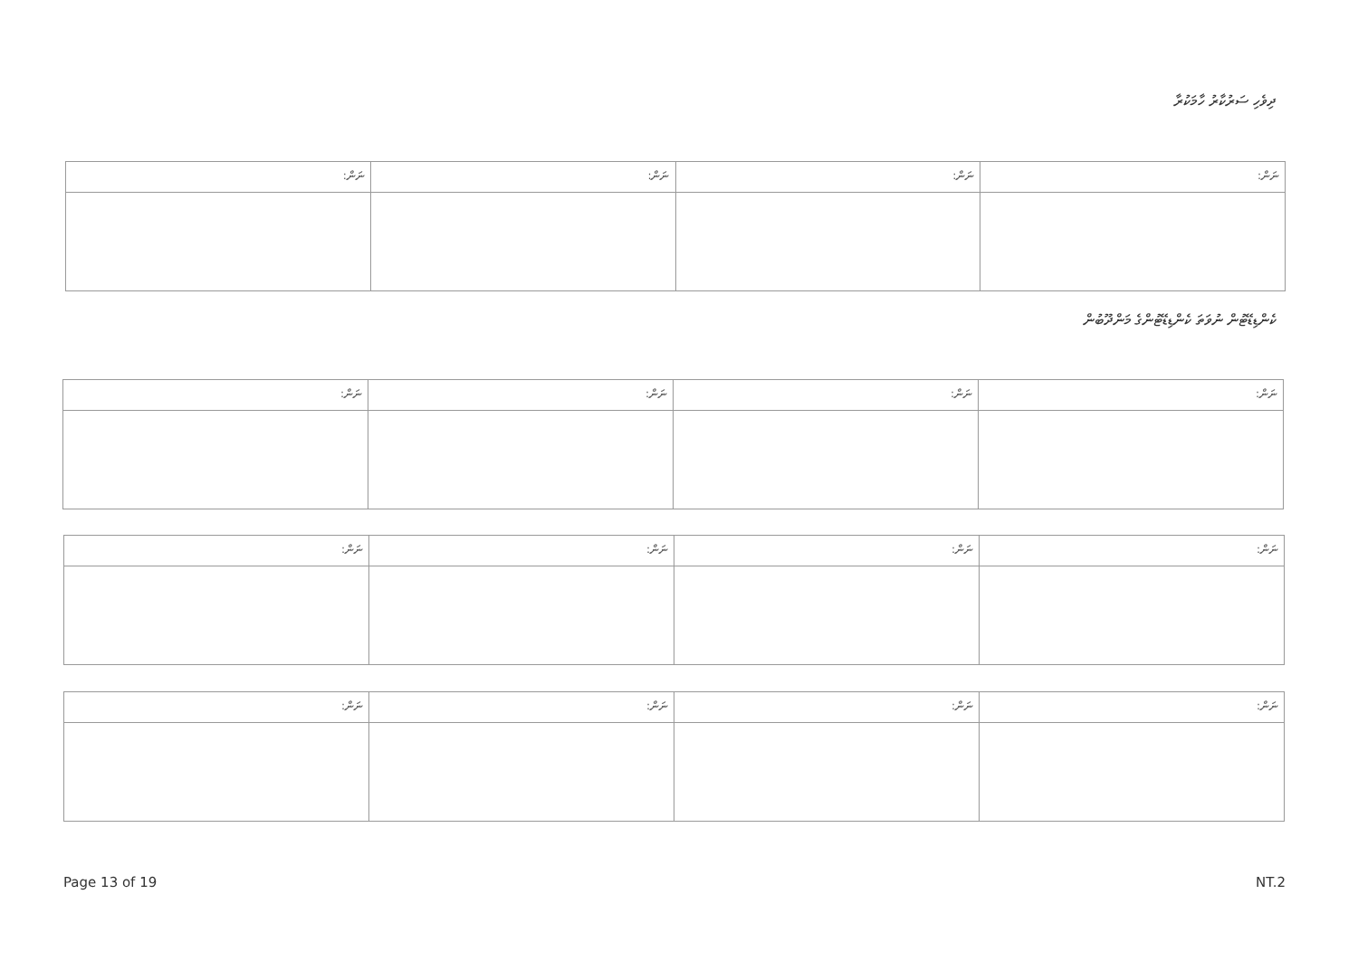ދިވެހި ސަރުކާރު ހާމަކުރާ
| ނަން: | ނަން: | ނަން: | ނަން: |
ކެންޑިޑޭޓުން ނުވަތަ ކެންޑިޑޭޓުންގެ މަންދޫބުން
| ނަން: | ނަން: | ނަން: | ނަން: |
| ނަން: | ނަން: | ނަން: | ނަން: |
| ނަން: | ނަން: | ނަން: | ނަން: |
Page 13 of 19 NT.2